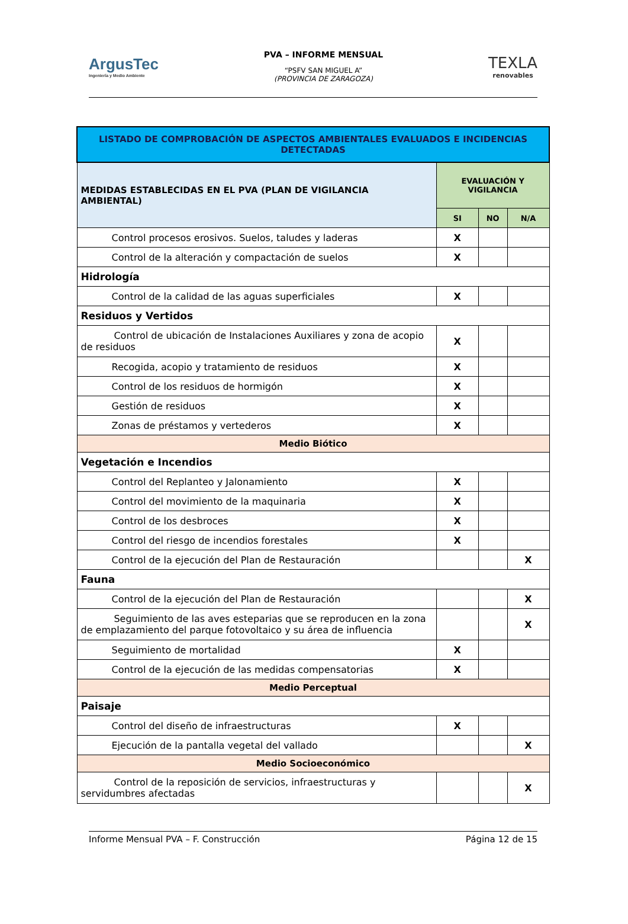ArgusTec
Ingeniería y Medio Ambiente
PVA – INFORME MENSUAL
“PSFV SAN MIGUEL A”
(PROVINCIA DE ZARAGOZA)
TEXLA
renovables
| LISTADO DE COMPROBACIÓN DE ASPECTOS AMBIENTALES EVALUADOS E INCIDENCIAS DETECTADAS | | | |
| --- | --- | --- | --- |
| MEDIDAS ESTABLECIDAS EN EL PVA (PLAN DE VIGILANCIA AMBIENTAL) | EVALUACIÓN Y VIGILANCIA | | |
| | SI | NO | N/A |
| Control procesos erosivos. Suelos, taludes y laderas | X | | |
| Control de la alteración y compactación de suelos | X | | |
| Hidrología | | | |
| Control de la calidad de las aguas superficiales | X | | |
| Residuos y Vertidos | | | |
| Control de ubicación de Instalaciones Auxiliares y zona de acopio de residuos | X | | |
| Recogida, acopio y tratamiento de residuos | X | | |
| Control de los residuos de hormigón | X | | |
| Gestión de residuos | X | | |
| Zonas de préstamos y vertederos | X | | |
| Medio Biótico | | | |
| Vegetación e Incendios | | | |
| Control del Replanteo y Jalonamiento | X | | |
| Control del movimiento de la maquinaria | X | | |
| Control de los desbroces | X | | |
| Control del riesgo de incendios forestales | X | | |
| Control de la ejecución del Plan de Restauración | | | X |
| Fauna | | | |
| Control de la ejecución del Plan de Restauración | | | X |
| Seguimiento de las aves esteparias que se reproducen en la zona de emplazamiento del parque fotovoltaico y su área de influencia | | | X |
| Seguimiento de mortalidad | X | | |
| Control de la ejecución de las medidas compensatorias | X | | |
| Medio Perceptual | | | |
| Paisaje | | | |
| Control del diseño de infraestructuras | X | | |
| Ejecución de la pantalla vegetal del vallado | | | X |
| Medio Socioeconómico | | | |
| Control de la reposición de servicios, infraestructuras y servidumbres afectadas | | | X |
Informe Mensual PVA – F. Construcción Página 12 de 15